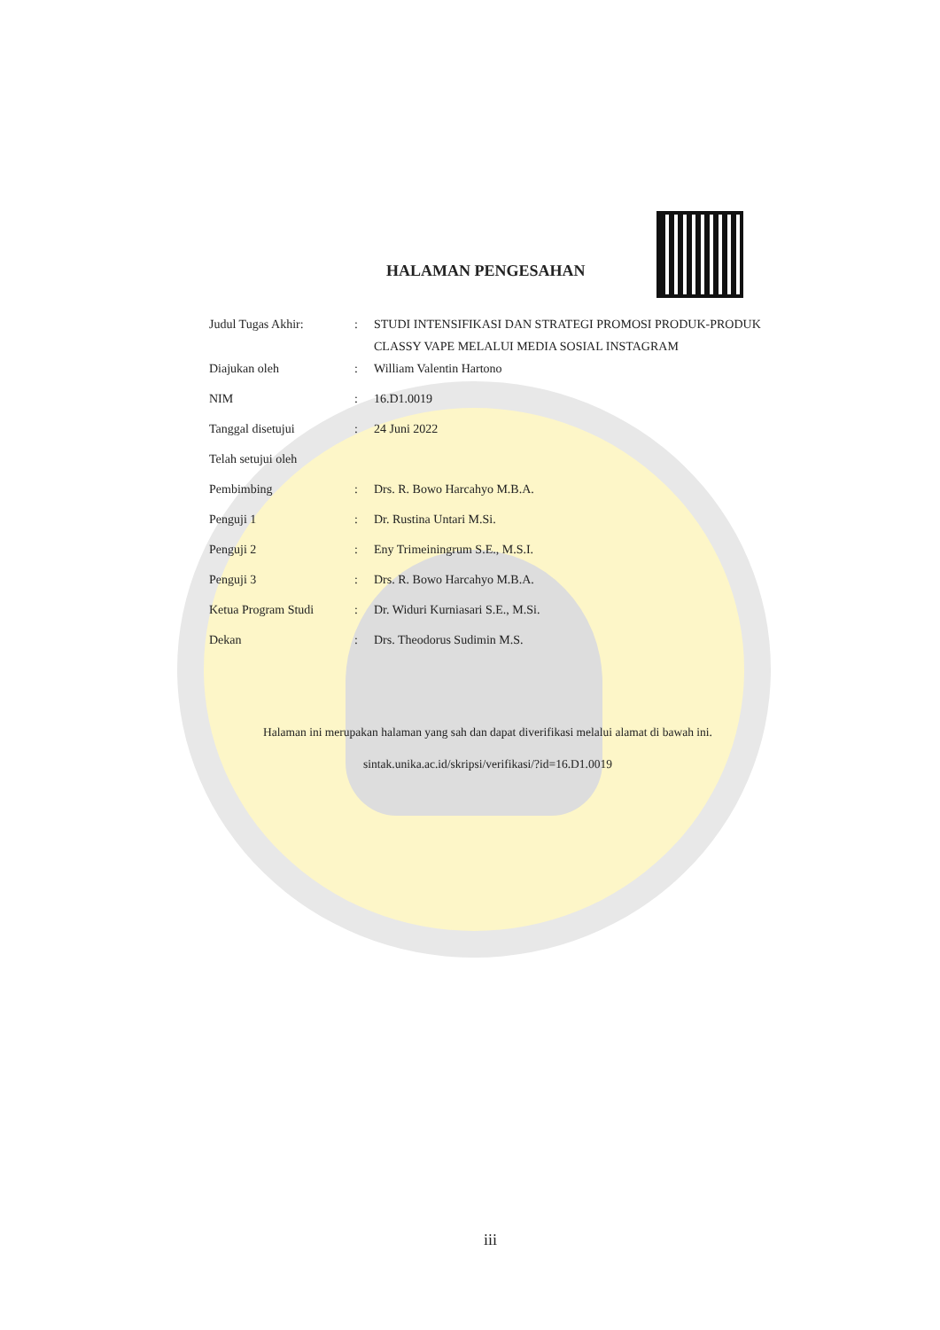HALAMAN PENGESAHAN
| Judul Tugas Akhir: | : | STUDI INTENSIFIKASI DAN STRATEGI PROMOSI PRODUK-PRODUK CLASSY VAPE MELALUI MEDIA SOSIAL INSTAGRAM |
| Diajukan oleh | : | William Valentin Hartono |
| NIM | : | 16.D1.0019 |
| Tanggal disetujui | : | 24 Juni 2022 |
| Telah setujui oleh | | |
| Pembimbing | : | Drs. R. Bowo Harcahyo M.B.A. |
| Penguji 1 | : | Dr. Rustina Untari M.Si. |
| Penguji 2 | : | Eny Trimeiningrum S.E., M.S.I. |
| Penguji 3 | : | Drs. R. Bowo Harcahyo M.B.A. |
| Ketua Program Studi | : | Dr. Widuri Kurniasari S.E., M.Si. |
| Dekan | : | Drs. Theodorus Sudimin M.S. |
Halaman ini merupakan halaman yang sah dan dapat diverifikasi melalui alamat di bawah ini.
sintak.unika.ac.id/skripsi/verifikasi/?id=16.D1.0019
iii